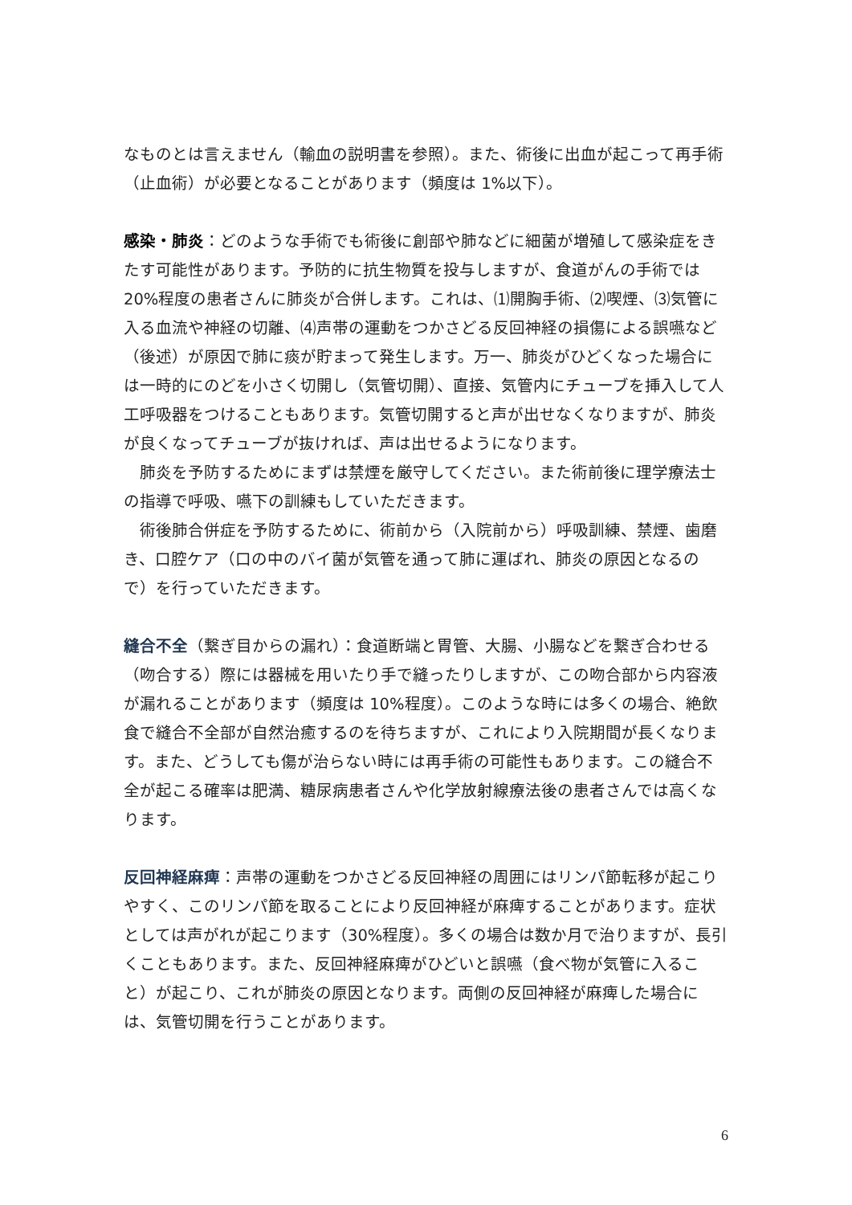なものとは言えません（輸血の説明書を参照）。また、術後に出血が起こって再手術（止血術）が必要となることがあります（頻度は 1%以下）。
感染・肺炎：どのような手術でも術後に創部や肺などに細菌が増殖して感染症をきたす可能性があります。予防的に抗生物質を投与しますが、食道がんの手術では 20%程度の患者さんに肺炎が合併します。これは、⑴開胸手術、⑵喫煙、⑶気管に入る血流や神経の切離、⑷声帯の運動をつかさどる反回神経の損傷による誤嚥など（後述）が原因で肺に痰が貯まって発生します。万一、肺炎がひどくなった場合には一時的にのどを小さく切開し（気管切開）、直接、気管内にチューブを挿入して人工呼吸器をつけることもあります。気管切開すると声が出せなくなりますが、肺炎が良くなってチューブが抜ければ、声は出せるようになります。
肺炎を予防するためにまずは禁煙を厳守してください。また術前後に理学療法士の指導で呼吸、嚥下の訓練もしていただきます。
術後肺合併症を予防するために、術前から（入院前から）呼吸訓練、禁煙、歯磨き、口腔ケア（口の中のバイ菌が気管を通って肺に運ばれ、肺炎の原因となるので）を行っていただきます。
縫合不全（繋ぎ目からの漏れ）：食道断端と胃管、大腸、小腸などを繋ぎ合わせる（吻合する）際には器械を用いたり手で縫ったりしますが、この吻合部から内容液が漏れることがあります（頻度は 10%程度）。このような時には多くの場合、絶飲食で縫合不全部が自然治癒するのを待ちますが、これにより入院期間が長くなります。また、どうしても傷が治らない時には再手術の可能性もあります。この縫合不全が起こる確率は肥満、糖尿病患者さんや化学放射線療法後の患者さんでは高くなります。
反回神経麻痺：声帯の運動をつかさどる反回神経の周囲にはリンパ節転移が起こりやすく、このリンパ節を取ることにより反回神経が麻痺することがあります。症状としては声がれが起こります（30%程度）。多くの場合は数か月で治りますが、長引くこともあります。また、反回神経麻痺がひどいと誤嚥（食べ物が気管に入ること）が起こり、これが肺炎の原因となります。両側の反回神経が麻痺した場合には、気管切開を行うことがあります。
6